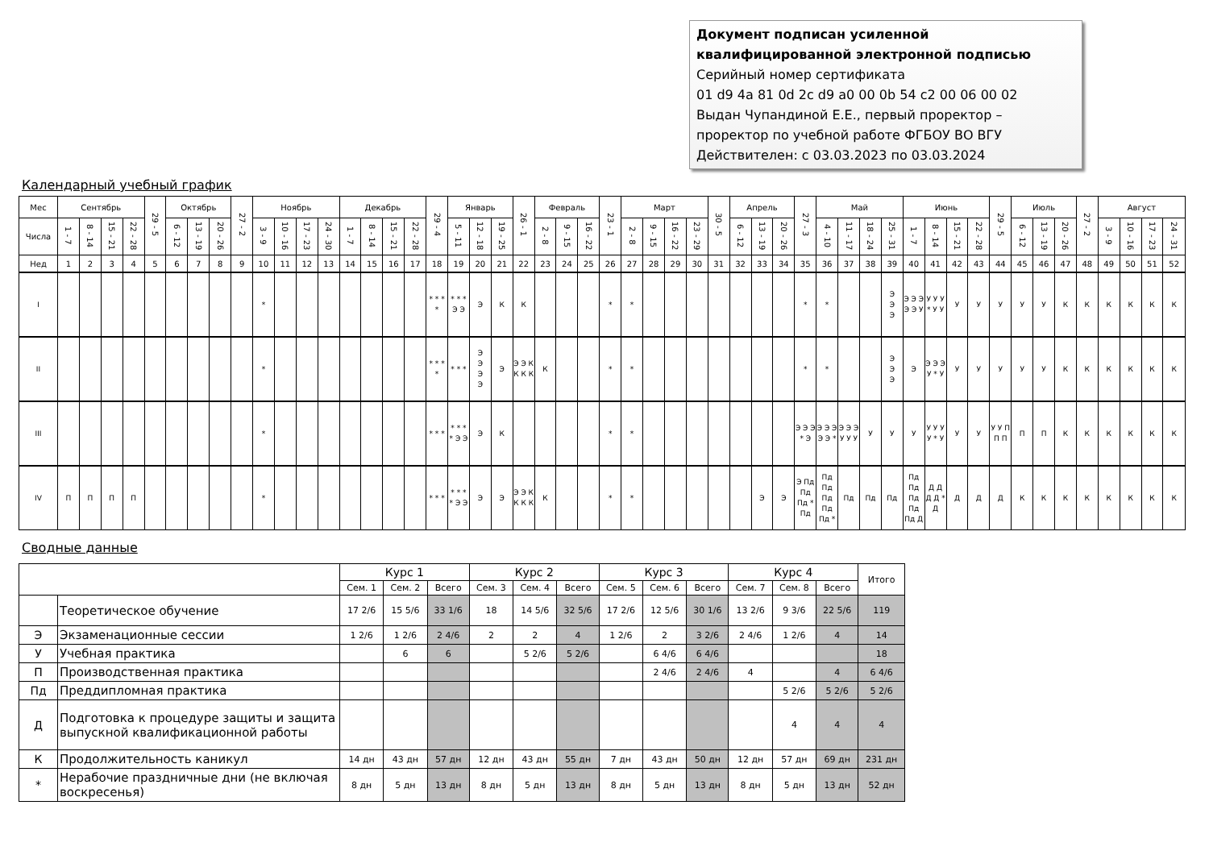Документ подписан усиленной
квалифицированной электронной подписью
Серийный номер сертификата
01 d9 4a 81 0d 2c d9 a0 00 0b 54 c2 00 06 00 02
Выдан Чупандиной Е.Е., первый проректор –
проректор по учебной работе ФГБОУ ВО ВГУ
Действителен: с 03.03.2023 по 03.03.2024
Календарный учебный график
| Мес | Сентябрь | | | | 29 - 5 | Октябрь | | | 27 - 2 | Ноябрь | | | | Декабрь | | | | 29 - 4 | Январь | | | 26 - 1 | Февраль | | | 23 - 1 | Март | | | | 30 - 5 | Апрель | | | 27 - 3 | Май | | | | Июнь | | | | 29 - 5 | Июль | | | 27 - 2 | Август | | | |
| --- | --- | --- | --- | --- | --- | --- | --- | --- | --- | --- | --- | --- | --- | --- | --- | --- | --- | --- | --- | --- | --- | --- | --- | --- | --- | --- | --- | --- | --- | --- | --- | --- | --- | --- | --- | --- | --- | --- | --- | --- | --- | --- | --- | --- | --- | --- | --- | --- | --- | --- | --- | --- |
| Числа | 1 - 7 | 8 - 14 | 15 - 21 | 22 - 28 | | 6 - 12 | 13 - 19 | 20 - 26 | | 3 - 9 | 10 - 16 | 17 - 23 | 24 - 30 | 1 - 7 | 8 - 14 | 15 - 21 | 22 - 28 | | 5 - 11 | 12 - 18 | 19 - 25 | | 2 - 8 | 9 - 15 | 16 - 22 | | 2 - 8 | 9 - 15 | 16 - 22 | 23 - 29 | | 6 - 12 | 13 - 19 | 20 - 26 | | 4 - 10 | 11 - 17 | 18 - 24 | 25 - 31 | 1 - 7 | 8 - 14 | 15 - 21 | 22 - 28 | | 6 - 12 | 13 - 19 | 20 - 26 | | 3 - 9 | 10 - 16 | 17 - 23 | 24 - 31 |
| Нед | 1 | 2 | 3 | 4 | 5 | 6 | 7 | 8 | 9 | 10 | 11 | 12 | 13 | 14 | 15 | 16 | 17 | 18 | 19 | 20 | 21 | 22 | 23 | 24 | 25 | 26 | 27 | 28 | 29 | 30 | 31 | 32 | 33 | 34 | 35 | 36 | 37 | 38 | 39 | 40 | 41 | 42 | 43 | 44 | 45 | 46 | 47 | 48 | 49 | 50 | 51 | 52 |
| I | | | | | | | | | | * | | | | | | | | * * * * | * * * Э Э | Э | К | К | | | | * | * | | | | | | | | * | * | | | Э Э Э | Э Э Э Э Э У | У У У * У У | У | У | У | У | У | К | К | К | К | К | К |
| II | | | | | | | | | | * | | | | | | | | * * * * | * * * | Э Э Э Э | Э | Э Э К К К К | К | | | * | * | | | | | | | | * | * | | | Э Э Э | Э | Э Э Э У * У | У | У | У | У | У | К | К | К | К | К | К |
| III | | | | | | | | | | * | | | | | | | | * * * | * * * * Э Э | Э | К | | | | | * | * | | | | | | | | Э Э Э * Э | Э Э Э Э Э * | Э Э Э У У У | У | У | У | У У У У * У | У | У | У У П П П | П | П | К | К | К | К | К | К |
| IV | П | П | П | П | | | | | | * | | | | | | | | * * * | * * * * Э Э | Э | Э | Э Э К К К К | К | | | * | * | | | | | | Э | Э | Э Пд Пд Пд * Пд | Пд Пд Пд Пд Пд * | Пд | Пд | Пд | Пд Пд Пд Пд Пд Д | Д Д Д Д * Д | Д | Д | Д | К | К | К | К | К | К | К | К |
Сводные данные
| | | Курс 1 | | | Курс 2 | | | Курс 3 | | | Курс 4 | | | Итого |
| --- | --- | --- | --- | --- | --- | --- | --- | --- | --- | --- | --- | --- | --- | --- |
| | | Сем. 1 | Сем. 2 | Всего | Сем. 3 | Сем. 4 | Всего | Сем. 5 | Сем. 6 | Всего | Сем. 7 | Сем. 8 | Всего | |
| | Теоретическое обучение | 17 2/6 | 15 5/6 | 33 1/6 | 18 | 14 5/6 | 32 5/6 | 17 2/6 | 12 5/6 | 30 1/6 | 13 2/6 | 9 3/6 | 22 5/6 | 119 |
| Э | Экзаменационные сессии | 1 2/6 | 1 2/6 | 2 4/6 | 2 | 2 | 4 | 1 2/6 | 2 | 3 2/6 | 2 4/6 | 1 2/6 | 4 | 14 |
| У | Учебная практика | | 6 | 6 | | 5 2/6 | 5 2/6 | | 6 4/6 | 6 4/6 | | | | 18 |
| П | Производственная практика | | | | | | | | 2 4/6 | 2 4/6 | 4 | | 4 | 6 4/6 |
| Пд | Преддипломная практика | | | | | | | | | | | 5 2/6 | 5 2/6 | 5 2/6 |
| Д | Подготовка к процедуре защиты и защита выпускной квалификационной работы | | | | | | | | | | | 4 | 4 | 4 |
| К | Продолжительность каникул | 14 дн | 43 дн | 57 дн | 12 дн | 43 дн | 55 дн | 7 дн | 43 дн | 50 дн | 12 дн | 57 дн | 69 дн | 231 дн |
| * | Нерабочие праздничные дни (не включая воскресенья) | 8 дн | 5 дн | 13 дн | 8 дн | 5 дн | 13 дн | 8 дн | 5 дн | 13 дн | 8 дн | 5 дн | 13 дн | 52 дн |